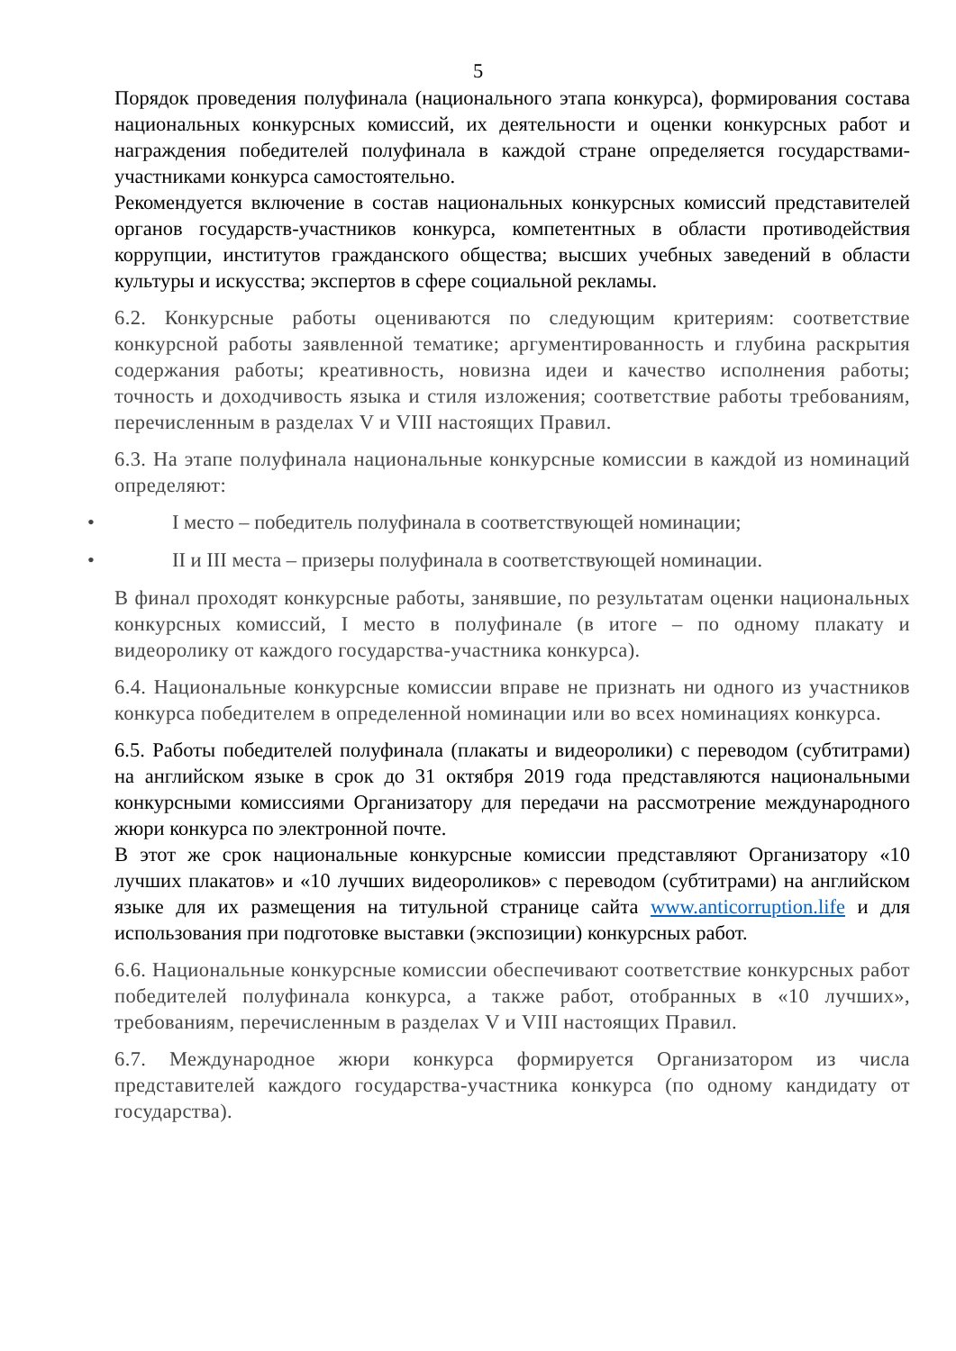5
Порядок проведения полуфинала (национального этапа конкурса), формирования состава национальных конкурсных комиссий, их деятельности и оценки конкурсных работ и награждения победителей полуфинала в каждой стране определяется государствами-участниками конкурса самостоятельно.
Рекомендуется включение в состав национальных конкурсных комиссий представителей органов государств-участников конкурса, компетентных в области противодействия коррупции, институтов гражданского общества; высших учебных заведений в области культуры и искусства; экспертов в сфере социальной рекламы.
6.2. Конкурсные работы оцениваются по следующим критериям: соответствие конкурсной работы заявленной тематике; аргументированность и глубина раскрытия содержания работы; креативность, новизна идеи и качество исполнения работы; точность и доходчивость языка и стиля изложения; соответствие работы требованиям, перечисленным в разделах V и VIII настоящих Правил.
6.3. На этапе полуфинала национальные конкурсные комиссии в каждой из номинаций определяют:
• I место – победитель полуфинала в соответствующей номинации;
• II и III места – призеры полуфинала в соответствующей номинации.
В финал проходят конкурсные работы, занявшие, по результатам оценки национальных конкурсных комиссий, I место в полуфинале (в итоге – по одному плакату и видеоролику от каждого государства-участника конкурса).
6.4. Национальные конкурсные комиссии вправе не признать ни одного из участников конкурса победителем в определенной номинации или во всех номинациях конкурса.
6.5. Работы победителей полуфинала (плакаты и видеоролики) с переводом (субтитрами) на английском языке в срок до 31 октября 2019 года представляются национальными конкурсными комиссиями Организатору для передачи на рассмотрение международного жюри конкурса по электронной почте.
В этот же срок национальные конкурсные комиссии представляют Организатору «10 лучших плакатов» и «10 лучших видеороликов» с переводом (субтитрами) на английском языке для их размещения на титульной странице сайта www.anticorruption.life и для использования при подготовке выставки (экспозиции) конкурсных работ.
6.6. Национальные конкурсные комиссии обеспечивают соответствие конкурсных работ победителей полуфинала конкурса, а также работ, отобранных в «10 лучших», требованиям, перечисленным в разделах V и VIII настоящих Правил.
6.7. Международное жюри конкурса формируется Организатором из числа представителей каждого государства-участника конкурса (по одному кандидату от государства).